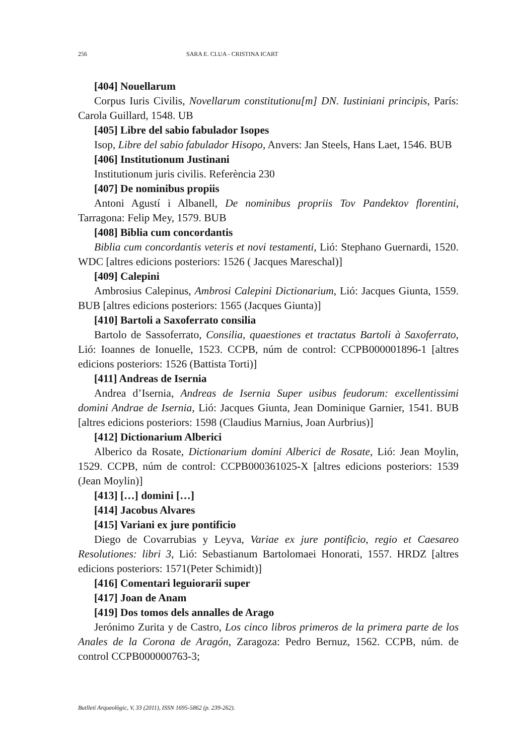256 SARA E. CLUA - CRISTINA ICART
[404] Nouellarum
Corpus Iuris Civilis, Novellarum constitutionu[m] DN. Iustiniani principis, París: Carola Guillard, 1548. UB
[405] Libre del sabio fabulador Isopes
Isop, Libre del sabio fabulador Hisopo, Anvers: Jan Steels, Hans Laet, 1546. BUB
[406] Institutionum Justinani
Institutionum juris civilis. Referència 230
[407] De nominibus propiis
Antoni Agustí i Albanell, De nominibus propriis Tov Pandektov florentini, Tarragona: Felip Mey, 1579. BUB
[408] Biblia cum concordantis
Biblia cum concordantis veteris et novi testamenti, Lió: Stephano Guernardi, 1520. WDC [altres edicions posteriors: 1526 ( Jacques Mareschal)]
[409] Calepini
Ambrosius Calepinus, Ambrosi Calepini Dictionarium, Lió: Jacques Giunta, 1559. BUB [altres edicions posteriors: 1565 (Jacques Giunta)]
[410] Bartoli a Saxoferrato consilia
Bartolo de Sassoferrato, Consilia, quaestiones et tractatus Bartoli à Saxoferrato, Lió: Ioannes de Ionuelle, 1523. CCPB, núm de control: CCPB000001896-1 [altres edicions posteriors: 1526 (Battista Torti)]
[411] Andreas de Isernia
Andrea d’Isernia, Andreas de Isernia Super usibus feudorum: excellentissimi domini Andrae de Isernia, Lió: Jacques Giunta, Jean Dominique Garnier, 1541. BUB [altres edicions posteriors: 1598 (Claudius Marnius, Joan Aurbrius)]
[412] Dictionarium Alberici
Alberico da Rosate, Dictionarium domini Alberici de Rosate, Lió: Jean Moylin, 1529. CCPB, núm de control: CCPB000361025-X [altres edicions posteriors: 1539 (Jean Moylin)]
[413] […] domini […]
[414] Jacobus Alvares
[415] Variani ex jure pontificio
Diego de Covarrubias y Leyva, Variae ex jure pontificio, regio et Caesareo Resolutiones: libri 3, Lió: Sebastianum Bartolomaei Honorati, 1557. HRDZ [altres edicions posteriors: 1571(Peter Schimidt)]
[416] Comentari leguiorarii super
[417] Joan de Anam
[419] Dos tomos dels annalles de Arago
Jerónimo Zurita y de Castro, Los cinco libros primeros de la primera parte de los Anales de la Corona de Aragón, Zaragoza: Pedro Bernuz, 1562. CCPB, núm. de control CCPB000000763-3;
Butlletí Arqueològic, V, 33 (2011), ISSN 1695-5862 (p. 239-262).